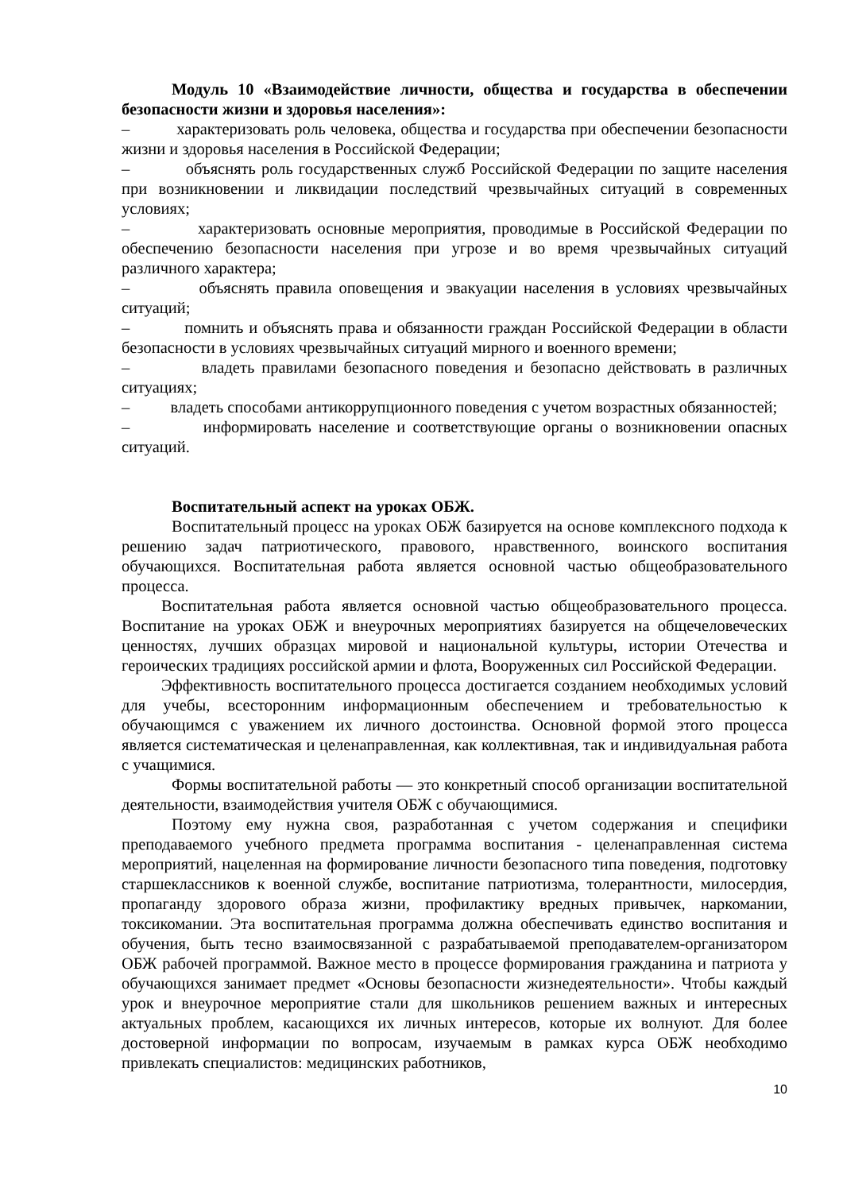Модуль 10 «Взаимодействие личности, общества и государства в обеспечении безопасности жизни и здоровья населения»:
– характеризовать роль человека, общества и государства при обеспечении безопасности жизни и здоровья населения в Российской Федерации;
– объяснять роль государственных служб Российской Федерации по защите населения при возникновении и ликвидации последствий чрезвычайных ситуаций в современных условиях;
– характеризовать основные мероприятия, проводимые в Российской Федерации по обеспечению безопасности населения при угрозе и во время чрезвычайных ситуаций различного характера;
– объяснять правила оповещения и эвакуации населения в условиях чрезвычайных ситуаций;
– помнить и объяснять права и обязанности граждан Российской Федерации в области безопасности в условиях чрезвычайных ситуаций мирного и военного времени;
– владеть правилами безопасного поведения и безопасно действовать в различных ситуациях;
– владеть способами антикоррупционного поведения с учетом возрастных обязанностей;
– информировать население и соответствующие органы о возникновении опасных ситуаций.
Воспитательный аспект на уроках ОБЖ.
Воспитательный процесс на уроках ОБЖ базируется на основе комплексного подхода к решению задач патриотического, правового, нравственного, воинского воспитания обучающихся. Воспитательная работа является основной частью общеобразовательного процесса.
Воспитательная работа является основной частью общеобразовательного процесса. Воспитание на уроках ОБЖ и внеурочных мероприятиях базируется на общечеловеческих ценностях, лучших образцах мировой и национальной культуры, истории Отечества и героических традициях российской армии и флота, Вооруженных сил Российской Федерации.
Эффективность воспитательного процесса достигается созданием необходимых условий для учебы, всесторонним информационным обеспечением и требовательностью к обучающимся с уважением их личного достоинства. Основной формой этого процесса является систематическая и целенаправленная, как коллективная, так и индивидуальная работа с учащимися.
Формы воспитательной работы — это конкретный способ организации воспитательной деятельности, взаимодействия учителя ОБЖ с обучающимися.
Поэтому ему нужна своя, разработанная с учетом содержания и специфики преподаваемого учебного предмета программа воспитания - целенаправленная система мероприятий, нацеленная на формирование личности безопасного типа поведения, подготовку старшеклассников к военной службе, воспитание патриотизма, толерантности, милосердия, пропаганду здорового образа жизни, профилактику вредных привычек, наркомании, токсикомании. Эта воспитательная программа должна обеспечивать единство воспитания и обучения, быть тесно взаимосвязанной с разрабатываемой преподавателем-организатором ОБЖ рабочей программой. Важное место в процессе формирования гражданина и патриота у обучающихся занимает предмет «Основы безопасности жизнедеятельности». Чтобы каждый урок и внеурочное мероприятие стали для школьников решением важных и интересных актуальных проблем, касающихся их личных интересов, которые их волнуют. Для более достоверной информации по вопросам, изучаемым в рамках курса ОБЖ необходимо привлекать специалистов: медицинских работников,
10